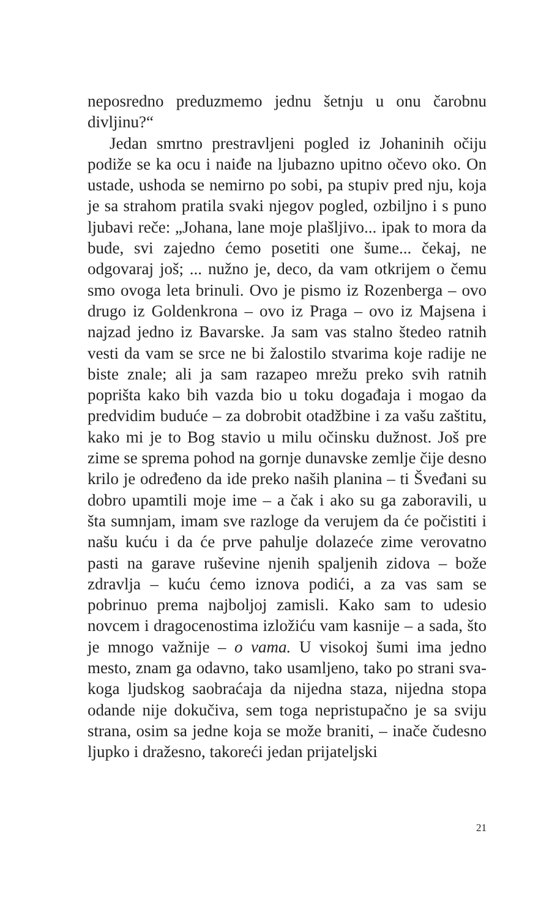neposredno preduzmemo jednu šetnju u onu čarobnu divljinu?“
Jedan smrtno prestravljeni pogled iz Johaninih oči­ju podiže se ka ocu i naiđe na ljubazno upitno očevo oko. On ustade, ushoda se nemirno po sobi, pa stupiv pred nju, koja je sa strahom pratila svaki njegov po­gled, ozbiljno i s puno ljubavi reče: „Johana, lane moje plašljivo... ipak to mora da bude, svi zajedno ćemo po­setiti one šume... čekaj, ne odgovaraj još; ... nužno je, deco, da vam otkrijem o čemu smo ovoga leta brinuli. Ovo je pismo iz Rozenberga – ovo drugo iz Golden­krona – ovo iz Praga – ovo iz Majsena i najzad jedno iz Bavarske. Ja sam vas stalno štedeo ratnih vesti da vam se srce ne bi žalostilo stvarima koje radije ne biste zna­le; ali ja sam razapeo mrežu preko svih ratnih poprišta kako bih vazda bio u toku događaja i mogao da predvi­dim buduće – za dobrobit otadžbine i za vašu zaštitu, kako mi je to Bog stavio u milu očinsku dužnost. Još pre zime se sprema pohod na gornje dunavske zemlje čije desno krilo je određeno da ide preko naših plani­na – ti Šveđani su dobro upamtili moje ime – a čak i ako su ga zaboravili, u šta sumnjam, imam sve razlo­ge da verujem da će počistiti i našu kuću i da će prve pahulje dolazeće zime verovatno pasti na garave ru­ševine njenih spaljenih zidova – bože zdravlja – kuću ćemo iznova podići, a za vas sam se pobrinuo prema najboljoj zamisli. Kako sam to udesio novcem i drago­cenostima izložiću vam kasnije – a sada, što je mnogo važnije – o vama. U visokoj šumi ima jedno mesto, znam ga odavno, tako usamljeno, tako po strani sva­koga ljudskog saobraćaja da nijedna staza, nijedna sto­pa odande nije dokučiva, sem toga nepristupačno je sa sviju strana, osim sa jedne koja se može braniti, – inače čudesno ljupko i dražesno, takoreći jedan prijateljski
21